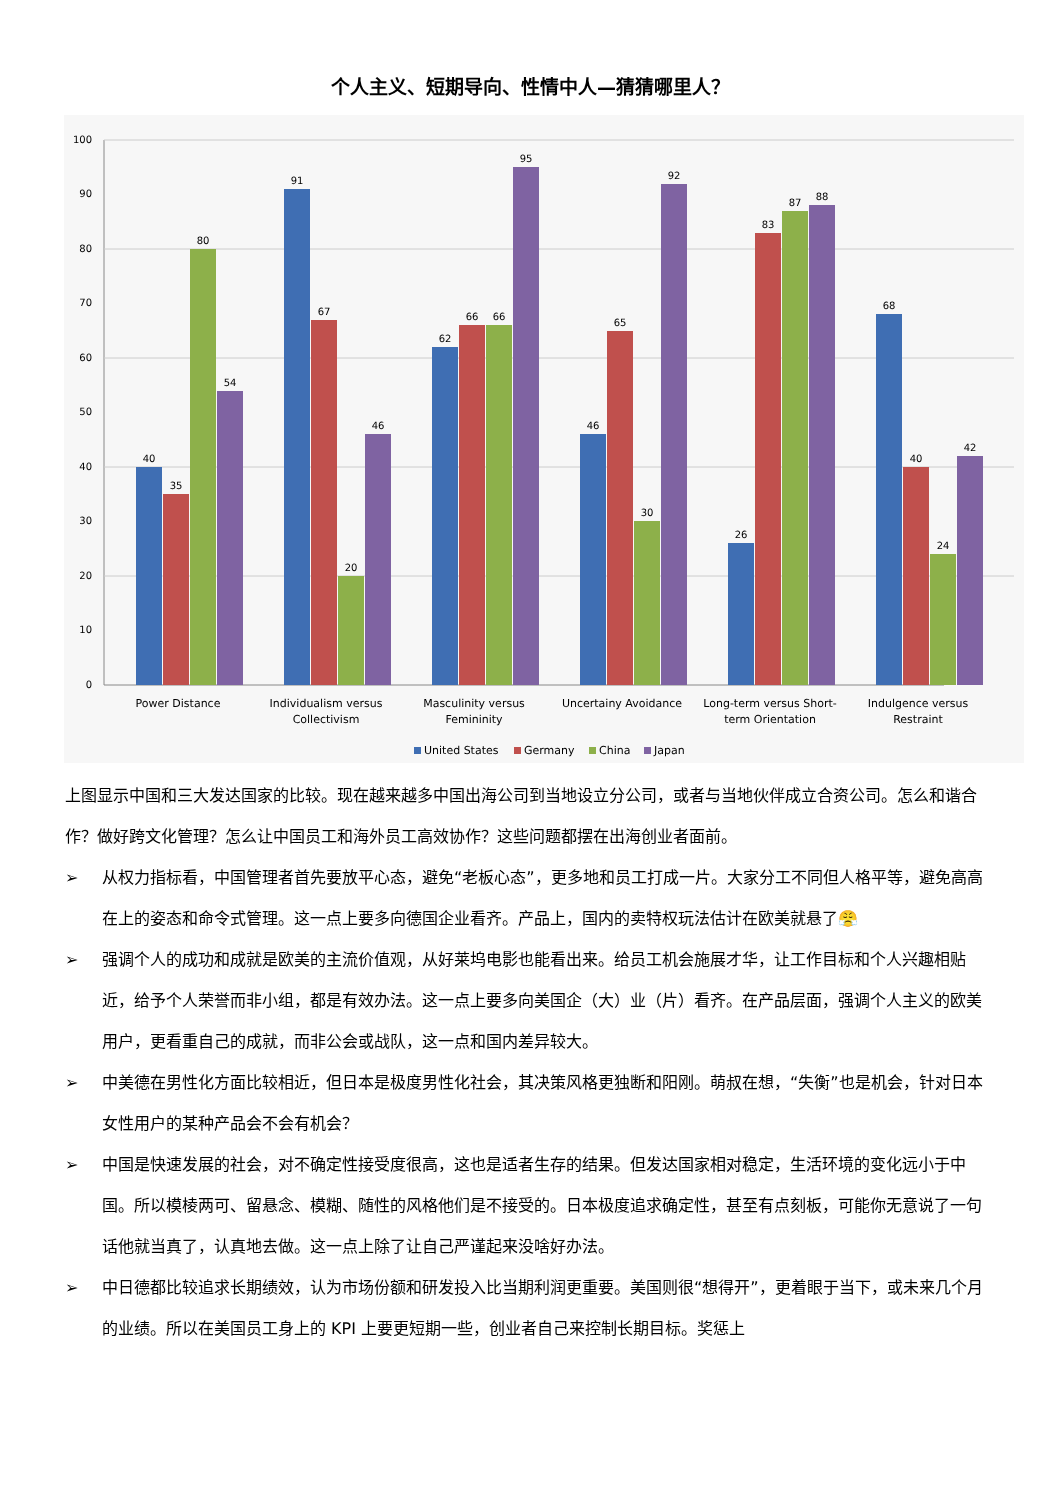个人主义、短期导向、性情中人—猜猜哪里人？
0
10
20
30
40
50
60
70
80
90
100
40
35
80
54
91
67
20
46
62
66
66
95
46
65
30
92
26
83
87
88
68
40
24
42
Power Distance
Individualism versus
Collectivism
Masculinity versus
Femininity
Uncertainy Avoidance
Long-term versus Short-
term Orientation
Indulgence versus
Restraint
United States
Germany
China
Japan
上图显示中国和三大发达国家的比较。现在越来越多中国出海公司到当地设立分公司，或者与当地伙伴成立合资公司。怎么和谐合作？做好跨文化管理？怎么让中国员工和海外员工高效协作？这些问题都摆在出海创业者面前。
➢ 从权力指标看，中国管理者首先要放平心态，避免“老板心态”，更多地和员工打成一片。大家分工不同但人格平等，避免高高在上的姿态和命令式管理。这一点上要多向德国企业看齐。产品上，国内的卖特权玩法估计在欧美就悬了😤
➢ 强调个人的成功和成就是欧美的主流价值观，从好莱坞电影也能看出来。给员工机会施展才华，让工作目标和个人兴趣相贴近，给予个人荣誉而非小组，都是有效办法。这一点上要多向美国企（大）业（片）看齐。在产品层面，强调个人主义的欧美用户，更看重自己的成就，而非公会或战队，这一点和国内差异较大。
➢ 中美德在男性化方面比较相近，但日本是极度男性化社会，其决策风格更独断和阳刚。萌叔在想，“失衡”也是机会，针对日本女性用户的某种产品会不会有机会？
➢ 中国是快速发展的社会，对不确定性接受度很高，这也是适者生存的结果。但发达国家相对稳定，生活环境的变化远小于中国。所以模棱两可、留悬念、模糊、随性的风格他们是不接受的。日本极度追求确定性，甚至有点刻板，可能你无意说了一句话他就当真了，认真地去做。这一点上除了让自己严谨起来没啥好办法。
➢ 中日德都比较追求长期绩效，认为市场份额和研发投入比当期利润更重要。美国则很“想得开”，更着眼于当下，或未来几个月的业绩。所以在美国员工身上的 KPI 上要更短期一些，创业者自己来控制长期目标。奖惩上